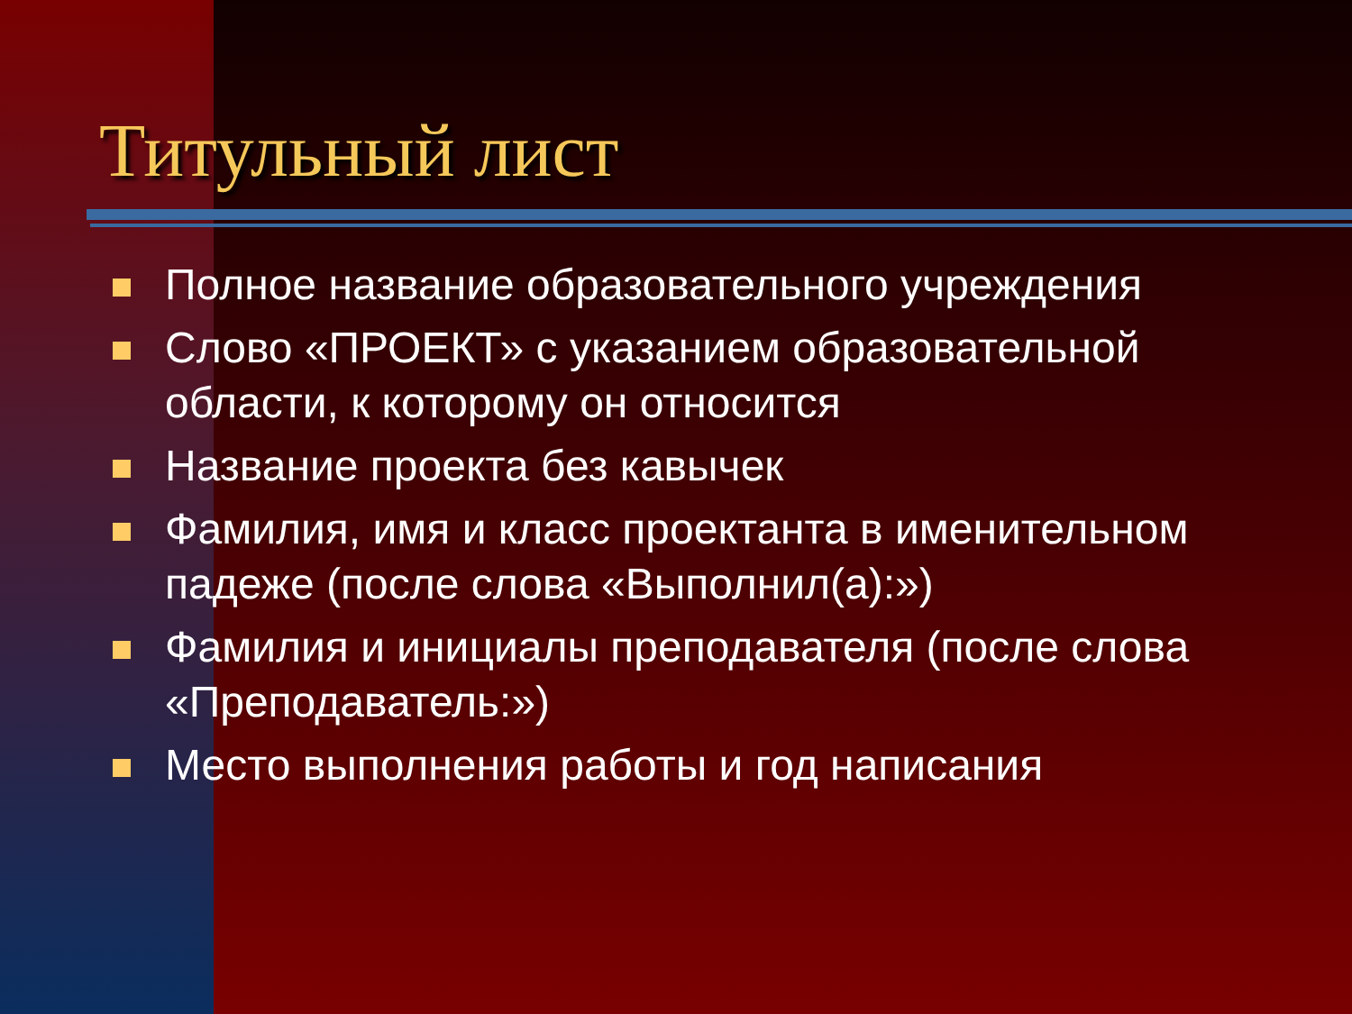Титульный лист
Полное название образовательного учреждения
Слово «ПРОЕКТ» с указанием образовательной области, к которому он относится
Название проекта без кавычек
Фамилия, имя и класс проектанта в именительном падеже (после слова «Выполнил(а):»)
Фамилия и инициалы преподавателя (после слова «Преподаватель:»)
Место выполнения работы и год написания